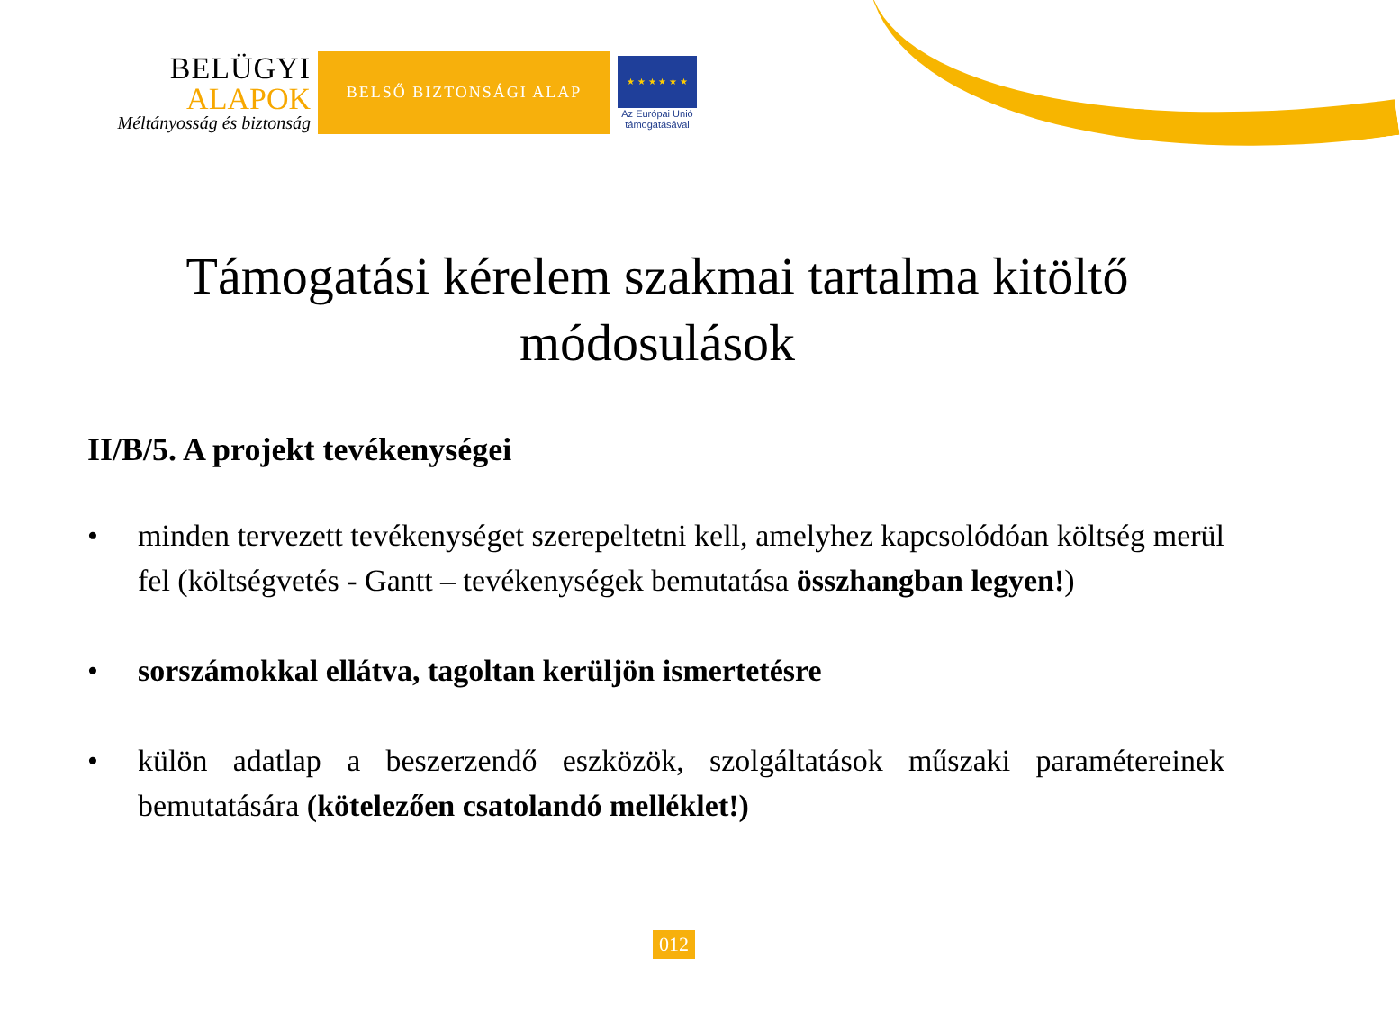BELÜGYI
ALAPOK
Méltányosság és biztonság
BELSŐ BIZTONSÁGI ALAP
★ ★ ★ ★ ★ ★
Az Európai Unió
támogatásával
Támogatási kérelem szakmai tartalma kitöltő
módosulások
II/B/5. A projekt tevékenységei
• minden tervezett tevékenységet szerepeltetni kell, amelyhez kapcsolódóan költség merül fel (költségvetés - Gantt – tevékenységek bemutatása összhangban legyen!)
• sorszámokkal ellátva, tagoltan kerüljön ismertetésre
• külön adatlap a beszerzendő eszközök, szolgáltatások műszaki paramétereinek bemutatására (kötelezően csatolandó melléklet!)
012